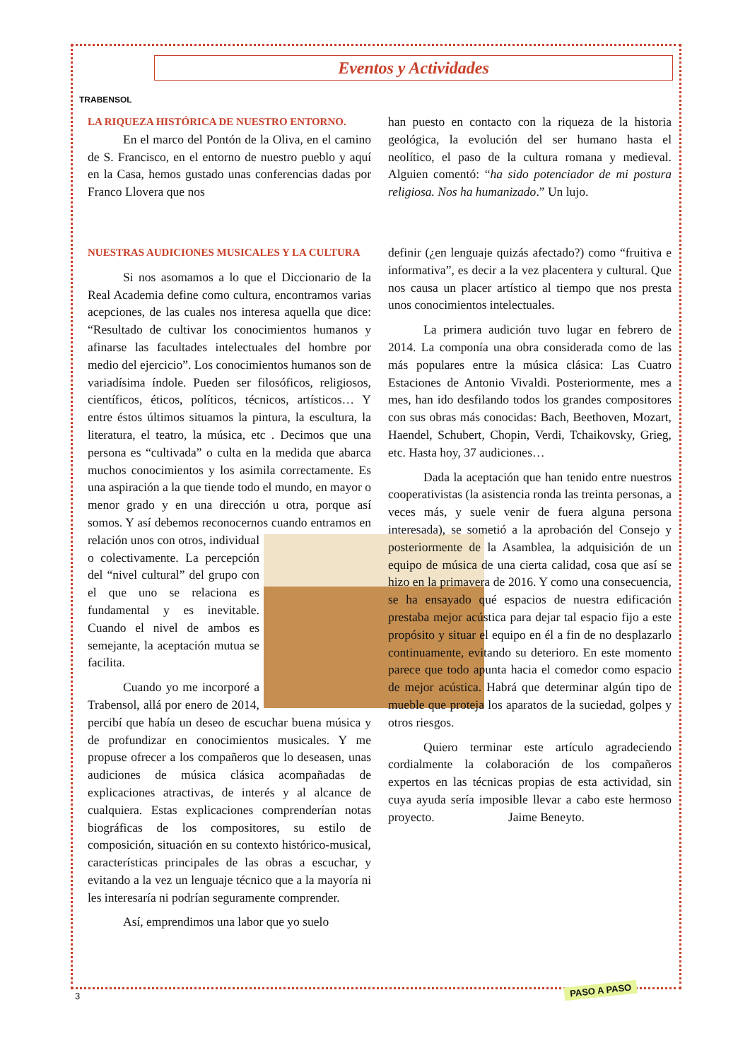TRABENSOL
Eventos y Actividades
LA RIQUEZA HISTÓRICA DE NUESTRO ENTORNO.
En el marco del Pontón de la Oliva, en el camino de S. Francisco, en el entorno de nuestro pueblo y aquí en la Casa, hemos gustado unas conferencias dadas por Franco Llovera que nos
han puesto en contacto con la riqueza de la historia geológica, la evolución del ser humano hasta el neolítico, el paso de la cultura romana y medieval. Alguien comentó: “ha sido potenciador de mi postura religiosa. Nos ha humanizado.” Un lujo.
NUESTRAS AUDICIONES MUSICALES Y LA CULTURA
Si nos asomamos a lo que el Diccionario de la Real Academia define como cultura, encontramos varias acepciones, de las cuales nos interesa aquella que dice: “Resultado de cultivar los conocimientos humanos y afinarse las facultades intelectuales del hombre por medio del ejercicio”. Los conocimientos humanos son de variadísima índole. Pueden ser filosóficos, religiosos, científicos, éticos, políticos, técnicos, artísticos… Y entre éstos últimos situamos la pintura, la escultura, la literatura, el teatro, la música, etc . Decimos que una persona es “cultivada” o culta en la medida que abarca muchos conocimientos y los asimila correctamente. Es una aspiración a la que tiende todo el mundo, en mayor o menor grado y en una dirección u otra, porque así somos. Y así debemos reconocernos cuando entramos en relación unos con otros, individual o colectivamente. La percepción del “nivel cultural” del grupo con el que uno se relaciona es fundamental y es inevitable. Cuando el nivel de ambos es semejante, la aceptación mutua se facilita.
Cuando yo me incorporé a Trabensol, allá por enero de 2014, percibí que había un deseo de escuchar buena música y de profundizar en conocimientos musicales. Y me propuse ofrecer a los compañeros que lo deseasen, unas audiciones de música clásica acompañadas de explicaciones atractivas, de interés y al alcance de cualquiera. Estas explicaciones comprenderían notas biográficas de los compositores, su estilo de composición, situación en su contexto histórico-musical, características principales de las obras a escuchar, y evitando a la vez un lenguaje técnico que a la mayoría ni les interesaría ni podrían seguramente comprender.
Así, emprendimos una labor que yo suelo
definir (¿en lenguaje quizás afectado?) como “fruitiva e informativa”, es decir a la vez placentera y cultural. Que nos causa un placer artístico al tiempo que nos presta unos conocimientos intelectuales.
La primera audición tuvo lugar en febrero de 2014. La componía una obra considerada como de las más populares entre la música clásica: Las Cuatro Estaciones de Antonio Vivaldi. Posteriormente, mes a mes, han ido desfilando todos los grandes compositores con sus obras más conocidas: Bach, Beethoven, Mozart, Haendel, Schubert, Chopin, Verdi, Tchaikovsky, Grieg, etc. Hasta hoy, 37 audiciones…
Dada la aceptación que han tenido entre nuestros cooperativistas (la asistencia ronda las treinta personas, a veces más, y suele venir de fuera alguna persona interesada), se sometió a la aprobación del Consejo y posteriormente de la Asamblea, la adquisición de un equipo de música de una cierta calidad, cosa que así se hizo en la primavera de 2016. Y como una consecuencia, se ha ensayado qué espacios de nuestra edificación prestaba mejor acústica para dejar tal espacio fijo a este propósito y situar el equipo en él a fin de no desplazarlo continuamente, evitando su deterioro. En este momento parece que todo apunta hacia el comedor como espacio de mejor acústica. Habrá que determinar algún tipo de mueble que proteja los aparatos de la suciedad, golpes y otros riesgos.
Quiero terminar este artículo agradeciendo cordialmente la colaboración de los compañeros expertos en las técnicas propias de esta actividad, sin cuya ayuda sería imposible llevar a cabo este hermoso proyecto. Jaime Beneyto.
3
PASO A PASO